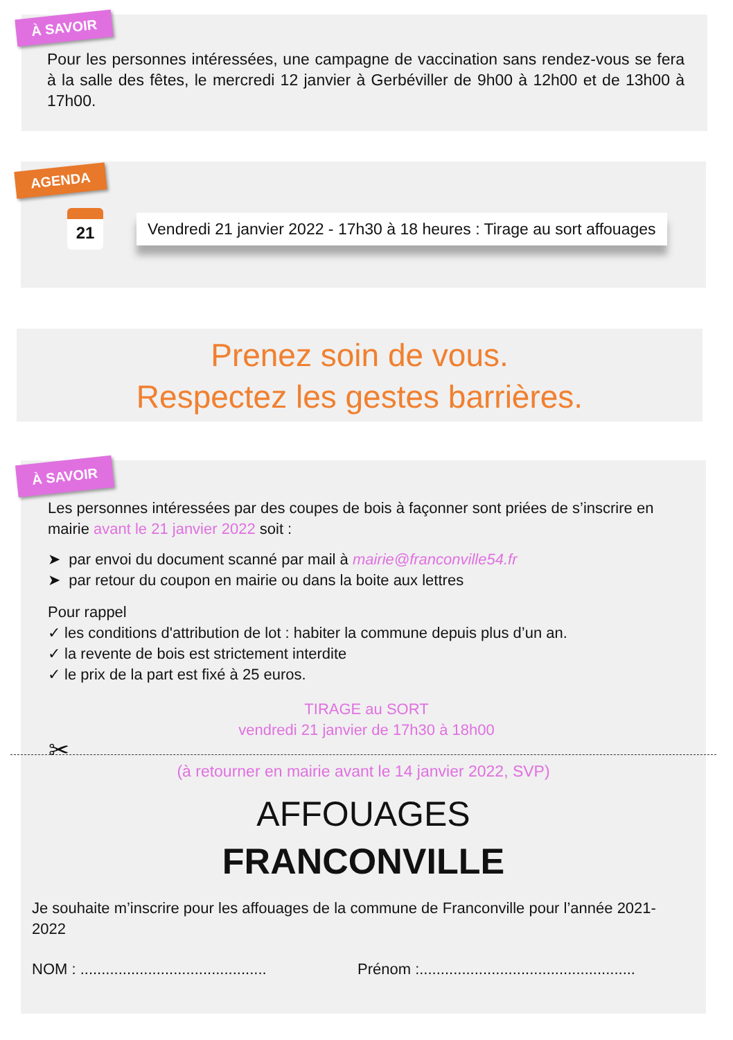À SAVOIR
Pour les personnes intéressées, une campagne de vaccination sans rendez-vous se fera à la salle des fêtes, le mercredi 12 janvier à Gerbéviller de 9h00 à 12h00 et de 13h00 à 17h00.
AGENDA
21
Vendredi 21 janvier 2022 - 17h30 à 18 heures : Tirage au sort affouages
Prenez soin de vous.
Respectez les gestes barrières.
À SAVOIR
Les personnes intéressées par des coupes de bois à façonner sont priées de s’inscrire en mairie avant le 21 janvier 2022 soit :
➤ par envoi du document scanné par mail à mairie@franconville54.fr
➤ par retour du coupon en mairie ou dans la boite aux lettres
Pour rappel
✓ les conditions d'attribution de lot : habiter la commune depuis plus d’un an.
✓ la revente de bois est strictement interdite
✓ le prix de la part est fixé à 25 euros.
TIRAGE au SORT
vendredi 21 janvier de 17h30 à 18h00
✂
(à retourner en mairie avant le 14 janvier 2022, SVP)
AFFOUAGES
FRANCONVILLE
Je souhaite m’inscrire pour les affouages de la commune de Franconville pour l’année 2021-2022
NOM : ............................................ Prénom :...................................................